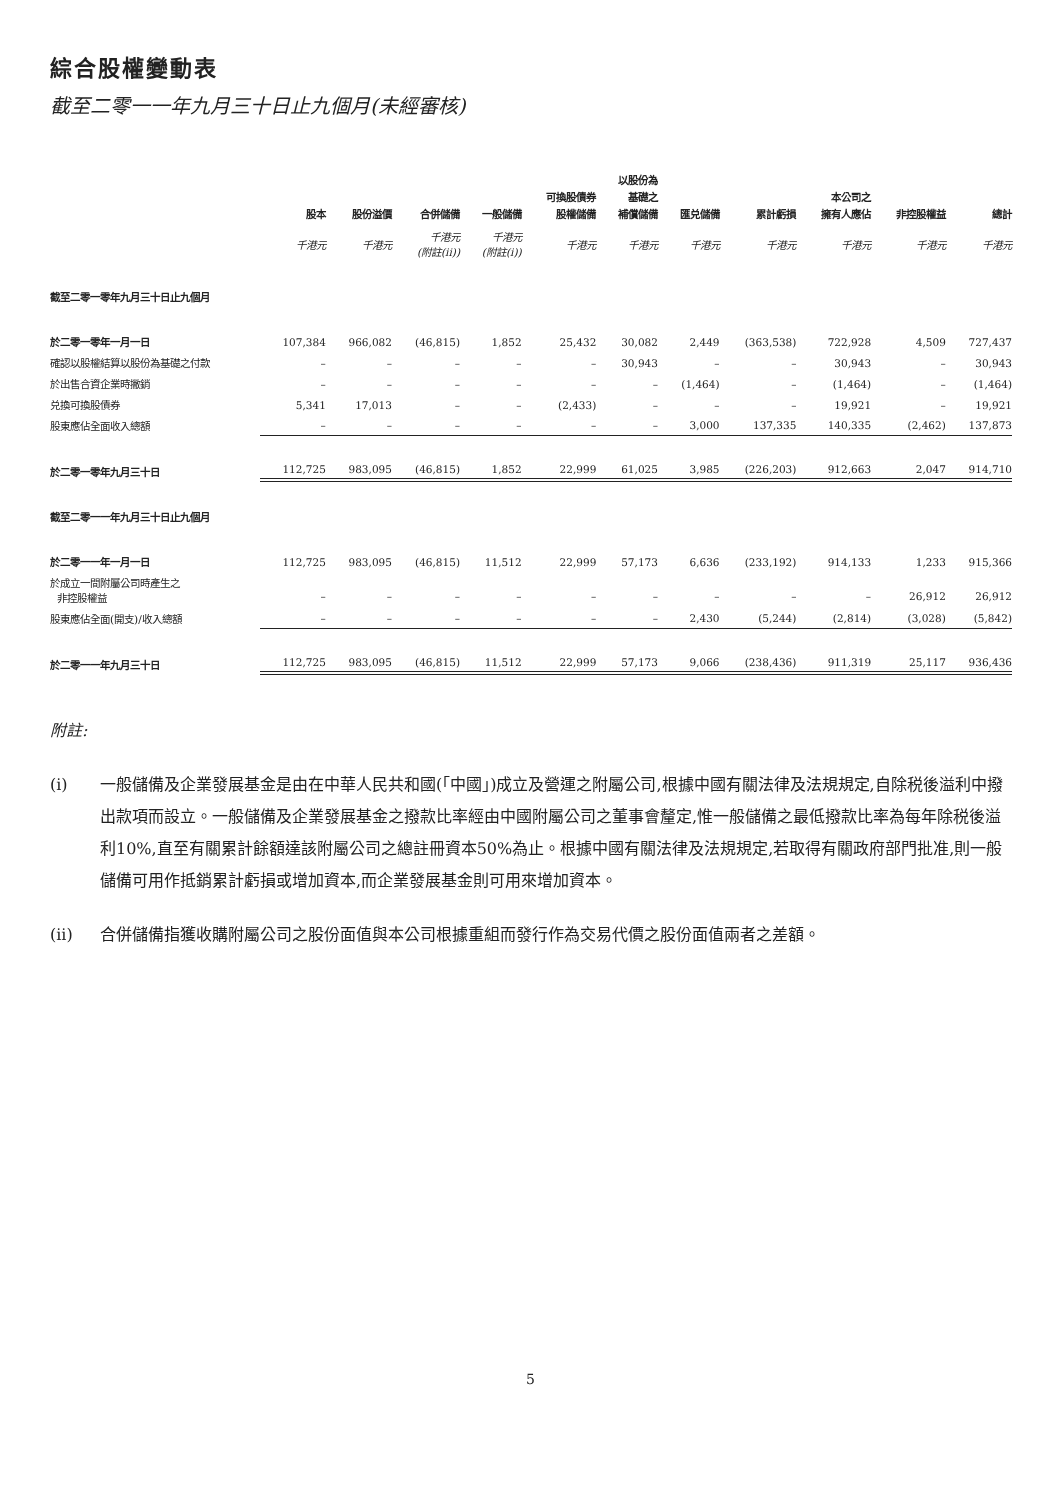綜合股權變動表
截至二零一一年九月三十日止九個月(未經審核)
| | 股本 | 股份溢價 | 合併儲備 | 一般儲備 | 可換股債券 股權儲備 | 以股份為 基礎之 補償儲備 | 匯兑儲備 | 累計虧損 | 本公司之 擁有人應佔 | 非控股權益 | 總計 |
| --- | --- | --- | --- | --- | --- | --- | --- | --- | --- | --- | --- |
| | 千港元 | 千港元 | 千港元 (附註(ii)) | 千港元 (附註(i)) | 千港元 | 千港元 | 千港元 | 千港元 | 千港元 | 千港元 | 千港元 |
| 截至二零一零年九月三十日止九個月 | | | | | | | | | | | |
| 於二零一零年一月一日 | 107,384 | 966,082 | (46,815) | 1,852 | 25,432 | 30,082 | 2,449 | (363,538) | 722,928 | 4,509 | 727,437 |
| 確認以股權結算以股份為基礎之付款 | – | – | – | – | – | 30,943 | – | – | 30,943 | – | 30,943 |
| 於出售合資企業時撇銷 | – | – | – | – | – | – | (1,464) | – | (1,464) | – | (1,464) |
| 兑換可換股債券 | 5,341 | 17,013 | – | – | (2,433) | – | – | – | 19,921 | – | 19,921 |
| 股東應佔全面收入總額 | – | – | – | – | – | – | 3,000 | 137,335 | 140,335 | (2,462) | 137,873 |
| 於二零一零年九月三十日 | 112,725 | 983,095 | (46,815) | 1,852 | 22,999 | 61,025 | 3,985 | (226,203) | 912,663 | 2,047 | 914,710 |
| 截至二零一一年九月三十日止九個月 | | | | | | | | | | | |
| 於二零一一年一月一日 | 112,725 | 983,095 | (46,815) | 11,512 | 22,999 | 57,173 | 6,636 | (233,192) | 914,133 | 1,233 | 915,366 |
| 於成立一間附屬公司時產生之 非控股權益 | – | – | – | – | – | – | – | – | – | 26,912 | 26,912 |
| 股東應佔全面(開支)/收入總額 | – | – | – | – | – | – | 2,430 | (5,244) | (2,814) | (3,028) | (5,842) |
| 於二零一一年九月三十日 | 112,725 | 983,095 | (46,815) | 11,512 | 22,999 | 57,173 | 9,066 | (238,436) | 911,319 | 25,117 | 936,436 |
附註:
(i) 一般儲備及企業發展基金是由在中華人民共和國(「中國」)成立及營運之附屬公司,根據中國有關法律及法規規定,自除税後溢利中撥出款項而設立。一般儲備及企業發展基金之撥款比率經由中國附屬公司之董事會釐定,惟一般儲備之最低撥款比率為每年除税後溢利10%,直至有關累計餘額達該附屬公司之總註冊資本50%為止。根據中國有關法律及法規規定,若取得有關政府部門批准,則一般儲備可用作抵銷累計虧損或增加資本,而企業發展基金則可用來增加資本。
(ii) 合併儲備指獲收購附屬公司之股份面值與本公司根據重組而發行作為交易代價之股份面值兩者之差額。
5